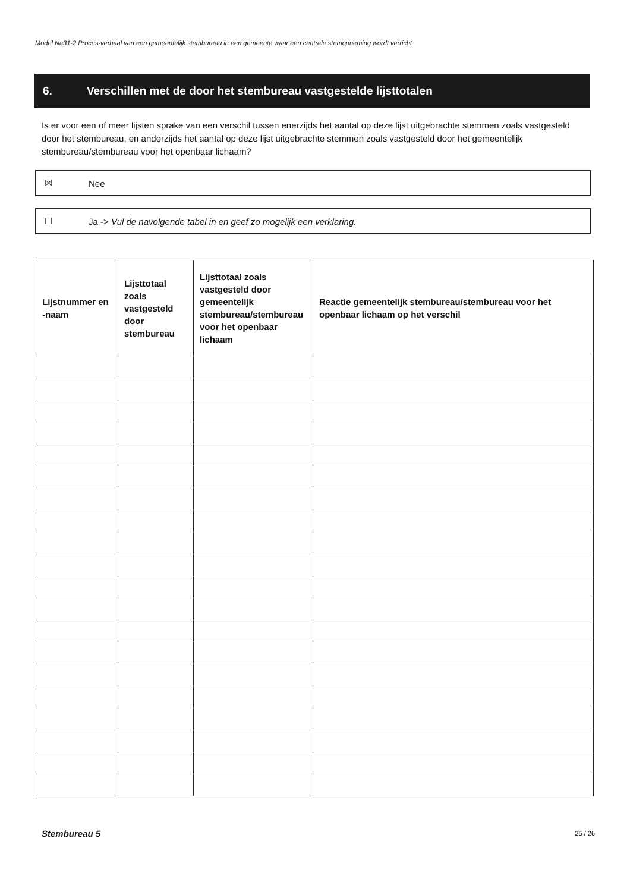Model Na31-2 Proces-verbaal van een gemeentelijk stembureau in een gemeente waar een centrale stemopneming wordt verricht
6. Verschillen met de door het stembureau vastgestelde lijsttotalen
Is er voor een of meer lijsten sprake van een verschil tussen enerzijds het aantal op deze lijst uitgebrachte stemmen zoals vastgesteld door het stembureau, en anderzijds het aantal op deze lijst uitgebrachte stemmen zoals vastgesteld door het gemeentelijk stembureau/stembureau voor het openbaar lichaam?
☒ Nee
☐ Ja -> Vul de navolgende tabel in en geef zo mogelijk een verklaring.
| Lijstnummer en -naam | Lijsttotaal zoals vastgesteld door stembureau | Lijsttotaal zoals vastgesteld door gemeentelijk stembureau/stembureau voor het openbaar lichaam | Reactie gemeentelijk stembureau/stembureau voor het openbaar lichaam op het verschil |
| --- | --- | --- | --- |
Stembureau 5 25 / 26